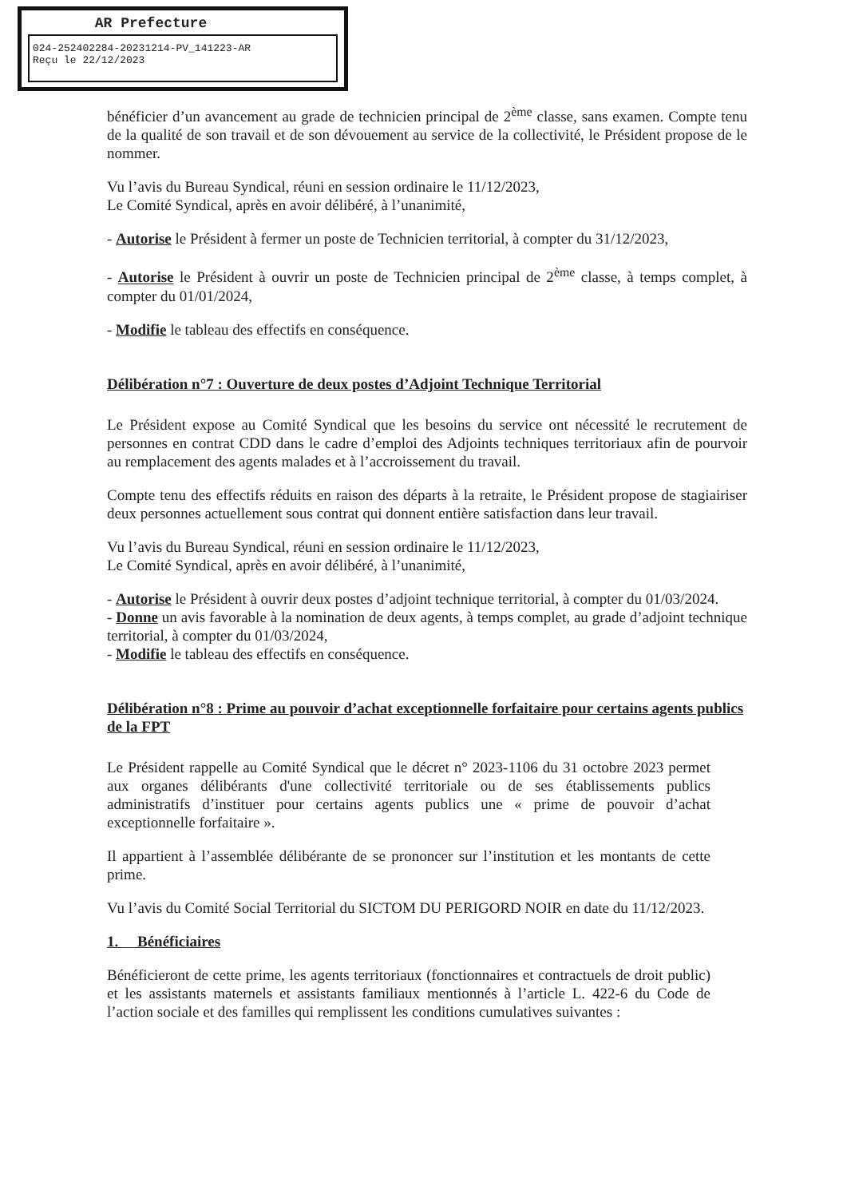AR Prefecture
024-252402284-20231214-PV_141223-AR
Reçu le 22/12/2023
bénéficier d’un avancement au grade de technicien principal de 2<sup>ème</sup> classe, sans examen. Compte tenu de la qualité de son travail et de son dévouement au service de la collectivité, le Président propose de le nommer.
Vu l’avis du Bureau Syndical, réuni en session ordinaire le 11/12/2023,
Le Comité Syndical, après en avoir délibéré, à l’unanimité,
- Autorise le Président à fermer un poste de Technicien territorial, à compter du 31/12/2023,
- Autorise le Président à ouvrir un poste de Technicien principal de 2<sup>ème</sup> classe, à temps complet, à compter du 01/01/2024,
- Modifie le tableau des effectifs en conséquence.
Délibération n°7 : Ouverture de deux postes d’Adjoint Technique Territorial
Le Président expose au Comité Syndical que les besoins du service ont nécessité le recrutement de personnes en contrat CDD dans le cadre d’emploi des Adjoints techniques territoriaux afin de pourvoir au remplacement des agents malades et à l’accroissement du travail.
Compte tenu des effectifs réduits en raison des départs à la retraite, le Président propose de stagiairiser deux personnes actuellement sous contrat qui donnent entière satisfaction dans leur travail.
Vu l’avis du Bureau Syndical, réuni en session ordinaire le 11/12/2023,
Le Comité Syndical, après en avoir délibéré, à l’unanimité,
- Autorise le Président à ouvrir deux postes d’adjoint technique territorial, à compter du 01/03/2024.
- Donne un avis favorable à la nomination de deux agents, à temps complet, au grade d’adjoint technique territorial, à compter du 01/03/2024,
- Modifie le tableau des effectifs en conséquence.
Délibération n°8 : Prime au pouvoir d’achat exceptionnelle forfaitaire pour certains agents publics de la FPT
Le Président rappelle au Comité Syndical que le décret n° 2023-1106 du 31 octobre 2023 permet aux organes délibérants d'une collectivité territoriale ou de ses établissements publics administratifs d’instituer pour certains agents publics une « prime de pouvoir d’achat exceptionnelle forfaitaire ».
Il appartient à l’assemblée délibérante de se prononcer sur l’institution et les montants de cette prime.
Vu l’avis du Comité Social Territorial du SICTOM DU PERIGORD NOIR en date du 11/12/2023.
1. Bénéficiaires
Bénéficieront de cette prime, les agents territoriaux (fonctionnaires et contractuels de droit public) et les assistants maternels et assistants familiaux mentionnés à l’article L. 422-6 du Code de l’action sociale et des familles qui remplissent les conditions cumulatives suivantes :